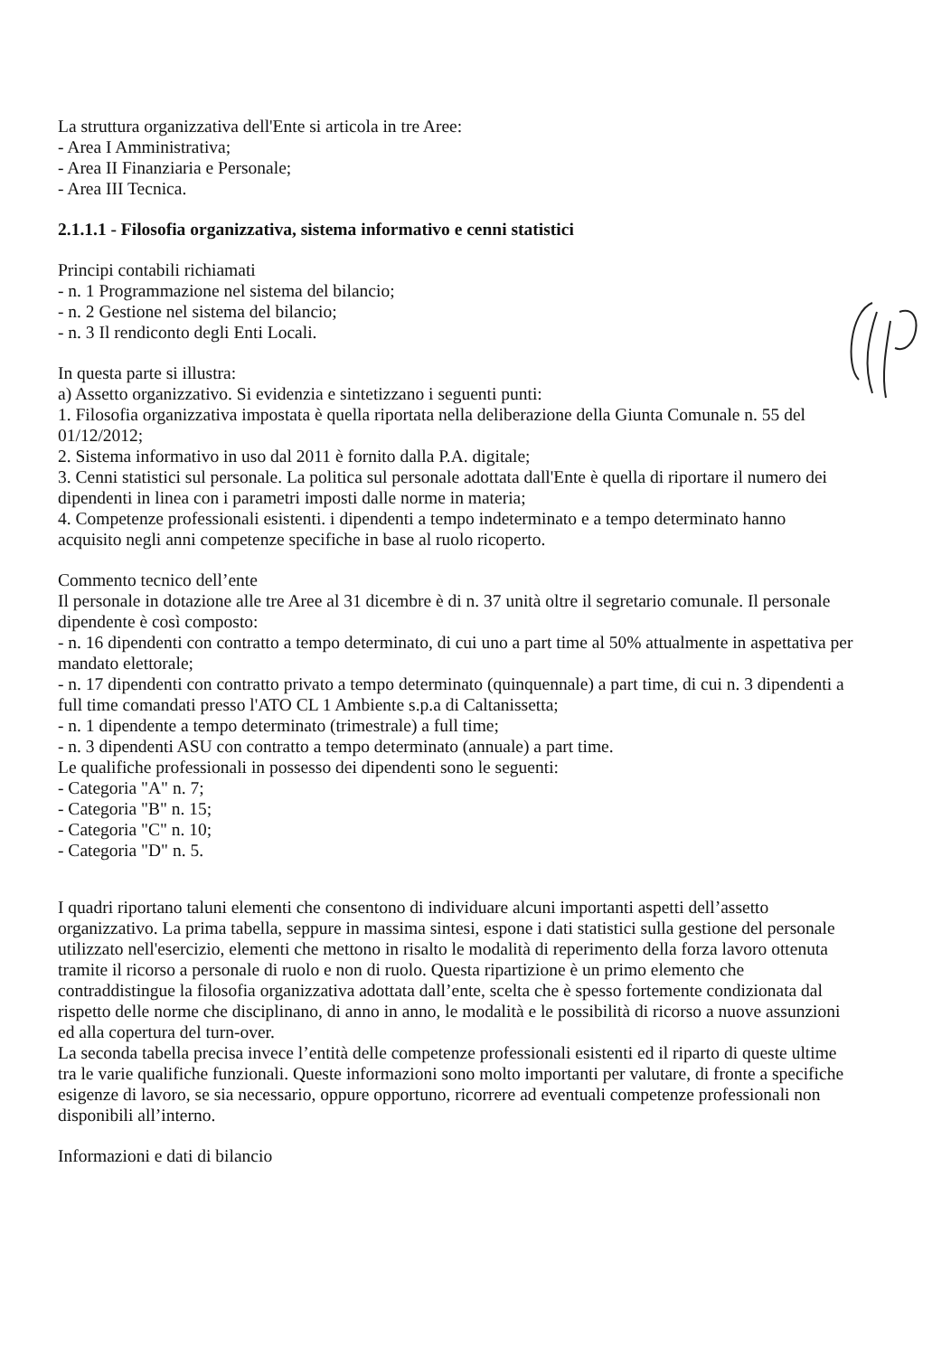La struttura organizzativa dell'Ente si articola in tre Aree:
- Area I Amministrativa;
- Area II Finanziaria e Personale;
- Area III Tecnica.
2.1.1.1 - Filosofia organizzativa, sistema informativo e cenni statistici
Principi contabili richiamati
- n. 1 Programmazione nel sistema del bilancio;
- n. 2 Gestione nel sistema del bilancio;
- n. 3 Il rendiconto degli Enti Locali.
In questa parte si illustra:
a) Assetto organizzativo. Si evidenzia e sintetizzano i seguenti punti:
1. Filosofia organizzativa impostata è quella riportata nella deliberazione della Giunta Comunale n. 55 del 01/12/2012;
2. Sistema informativo in uso dal 2011 è fornito dalla P.A. digitale;
3. Cenni statistici sul personale. La politica sul personale adottata dall'Ente è quella di riportare il numero dei dipendenti in linea con i parametri imposti dalle norme in materia;
4. Competenze professionali esistenti. i dipendenti a tempo indeterminato e a tempo determinato hanno acquisito negli anni competenze specifiche in base al ruolo ricoperto.
Commento tecnico dell’ente
Il personale in dotazione alle tre Aree al 31 dicembre è di n. 37 unità oltre il segretario comunale. Il personale dipendente è così composto:
- n. 16 dipendenti con contratto a tempo determinato, di cui uno a part time al 50% attualmente in aspettativa per mandato elettorale;
- n. 17 dipendenti con contratto privato a tempo determinato (quinquennale) a part time, di cui n. 3 dipendenti a full time comandati presso l'ATO CL 1 Ambiente s.p.a di Caltanissetta;
- n. 1 dipendente a tempo determinato (trimestrale) a full time;
- n. 3 dipendenti ASU con contratto a tempo determinato (annuale) a part time.
Le qualifiche professionali in possesso dei dipendenti sono le seguenti:
- Categoria "A" n. 7;
- Categoria "B" n. 15;
- Categoria "C" n. 10;
- Categoria "D" n. 5.
I quadri riportano taluni elementi che consentono di individuare alcuni importanti aspetti dell’assetto organizzativo. La prima tabella, seppure in massima sintesi, espone i dati statistici sulla gestione del personale utilizzato nell'esercizio, elementi che mettono in risalto le modalità di reperimento della forza lavoro ottenuta tramite il ricorso a personale di ruolo e non di ruolo. Questa ripartizione è un primo elemento che contraddistingue la filosofia organizzativa adottata dall’ente, scelta che è spesso fortemente condizionata dal rispetto delle norme che disciplinano, di anno in anno, le modalità e le possibilità di ricorso a nuove assunzioni ed alla copertura del turn-over.
La seconda tabella precisa invece l’entità delle competenze professionali esistenti ed il riparto di queste ultime tra le varie qualifiche funzionali. Queste informazioni sono molto importanti per valutare, di fronte a specifiche esigenze di lavoro, se sia necessario, oppure opportuno, ricorrere ad eventuali competenze professionali non disponibili all’interno.
Informazioni e dati di bilancio